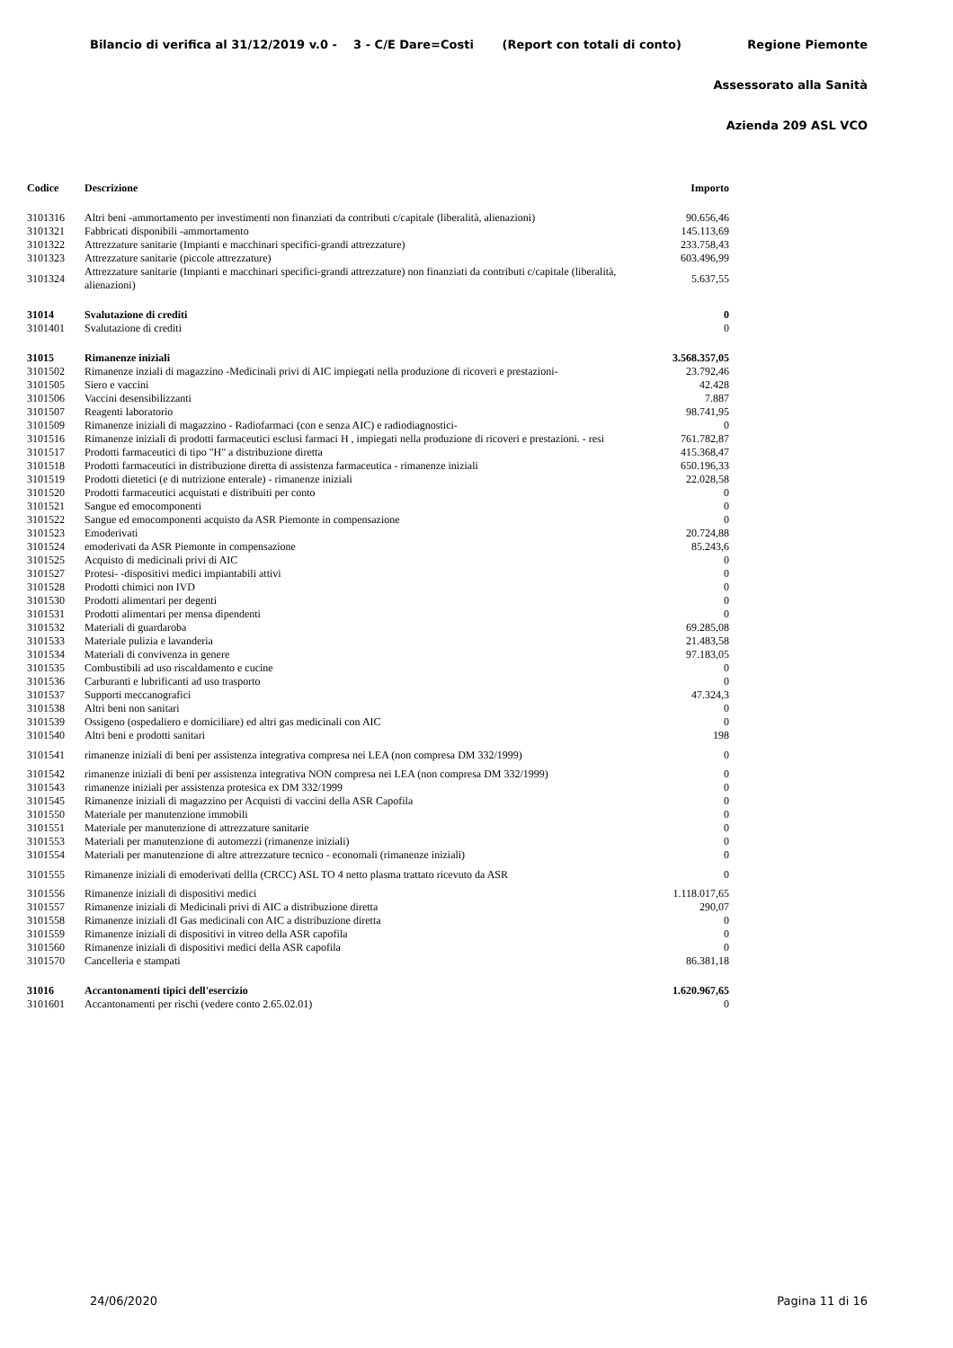Bilancio di verifica al 31/12/2019 v.0 - 3 - C/E Dare=Costi (Report con totali di conto) Regione Piemonte
Assessorato alla Sanità
Azienda 209 ASL VCO
| Codice | Descrizione | Importo |
| --- | --- | --- |
| 3101316 | Altri beni -ammortamento per investimenti non finanziati da contributi c/capitale (liberalità, alienazioni) | 90.656,46 |
| 3101321 | Fabbricati disponibili -ammortamento | 145.113,69 |
| 3101322 | Attrezzature sanitarie (Impianti e macchinari specifici-grandi attrezzature) | 233.758,43 |
| 3101323 | Attrezzature sanitarie (piccole attrezzature) | 603.496,99 |
| 3101324 | Attrezzature sanitarie (Impianti e macchinari specifici-grandi attrezzature) non finanziati da contributi c/capitale (liberalità, alienazioni) | 5.637,55 |
| 31014 | Svalutazione di crediti | 0 |
| 3101401 | Svalutazione di crediti | 0 |
| 31015 | Rimanenze iniziali | 3.568.357,05 |
| 3101502 | Rimanenze inziali di magazzino -Medicinali privi di AIC impiegati nella produzione di ricoveri e prestazioni- | 23.792,46 |
| 3101505 | Siero e vaccini | 42.428 |
| 3101506 | Vaccini desensibilizzanti | 7.887 |
| 3101507 | Reagenti laboratorio | 98.741,95 |
| 3101509 | Rimanenze iniziali di magazzino - Radiofarmaci (con e senza AIC) e radiodiagnostici- | 0 |
| 3101516 | Rimanenze iniziali di prodotti farmaceutici esclusi farmaci H , impiegati nella produzione di ricoveri e prestazioni. - resi | 761.782,87 |
| 3101517 | Prodotti farmaceutici di tipo "H" a distribuzione diretta | 415.368,47 |
| 3101518 | Prodotti farmaceutici in distribuzione diretta di assistenza farmaceutica - rimanenze iniziali | 650.196,33 |
| 3101519 | Prodotti dietetici (e di nutrizione enterale) - rimanenze iniziali | 22.028,58 |
| 3101520 | Prodotti farmaceutici acquistati e distribuiti per conto | 0 |
| 3101521 | Sangue ed emocomponenti | 0 |
| 3101522 | Sangue ed emocomponenti acquisto da ASR Piemonte in compensazione | 0 |
| 3101523 | Emoderivati | 20.724,88 |
| 3101524 | emoderivati da ASR Piemonte in compensazione | 85.243,6 |
| 3101525 | Acquisto di medicinali privi di AIC | 0 |
| 3101527 | Protesi- -dispositivi medici impiantabili attivi | 0 |
| 3101528 | Prodotti chimici non IVD | 0 |
| 3101530 | Prodotti alimentari per degenti | 0 |
| 3101531 | Prodotti alimentari per mensa dipendenti | 0 |
| 3101532 | Materiali di guardaroba | 69.285,08 |
| 3101533 | Materiale pulizia e lavanderia | 21.483,58 |
| 3101534 | Materiali di convivenza in genere | 97.183,05 |
| 3101535 | Combustibili ad uso riscaldamento e cucine | 0 |
| 3101536 | Carburanti e lubrificanti ad uso trasporto | 0 |
| 3101537 | Supporti meccanografici | 47.324,3 |
| 3101538 | Altri beni non sanitari | 0 |
| 3101539 | Ossigeno (ospedaliero e domiciliare) ed altri gas medicinali con AIC | 0 |
| 3101540 | Altri beni e prodotti sanitari | 198 |
| 3101541 | rimanenze iniziali di beni per assistenza integrativa compresa nei LEA (non compresa DM 332/1999) | 0 |
| 3101542 | rimanenze iniziali di beni per assistenza integrativa NON compresa nei LEA (non compresa DM 332/1999) | 0 |
| 3101543 | rimanenze iniziali per assistenza protesica ex DM 332/1999 | 0 |
| 3101545 | Rimanenze iniziali di magazzino per Acquisti di vaccini della ASR Capofila | 0 |
| 3101550 | Materiale per manutenzione immobili | 0 |
| 3101551 | Materiale per manutenzione di attrezzature sanitarie | 0 |
| 3101553 | Materiali per manutenzione di automezzi (rimanenze iniziali) | 0 |
| 3101554 | Materiali per manutenzione di altre attrezzature tecnico - economali (rimanenze iniziali) | 0 |
| 3101555 | Rimanenze iniziali di emoderivati dellla (CRCC) ASL TO 4 netto plasma trattato ricevuto da ASR | 0 |
| 3101556 | Rimanenze iniziali di dispositivi medici | 1.118.017,65 |
| 3101557 | Rimanenze iniziali di Medicinali privi di AIC a distribuzione diretta | 290,07 |
| 3101558 | Rimanenze iniziali dI Gas medicinali con AIC a distribuzione diretta | 0 |
| 3101559 | Rimanenze iniziali di dispositivi in vitreo della ASR capofila | 0 |
| 3101560 | Rimanenze iniziali di dispositivi medici della ASR capofila | 0 |
| 3101570 | Cancelleria e stampati | 86.381,18 |
| 31016 | Accantonamenti tipici dell'esercizio | 1.620.967,65 |
| 3101601 | Accantonamenti per rischi (vedere conto 2.65.02.01) | 0 |
24/06/2020 Pagina 11 di 16